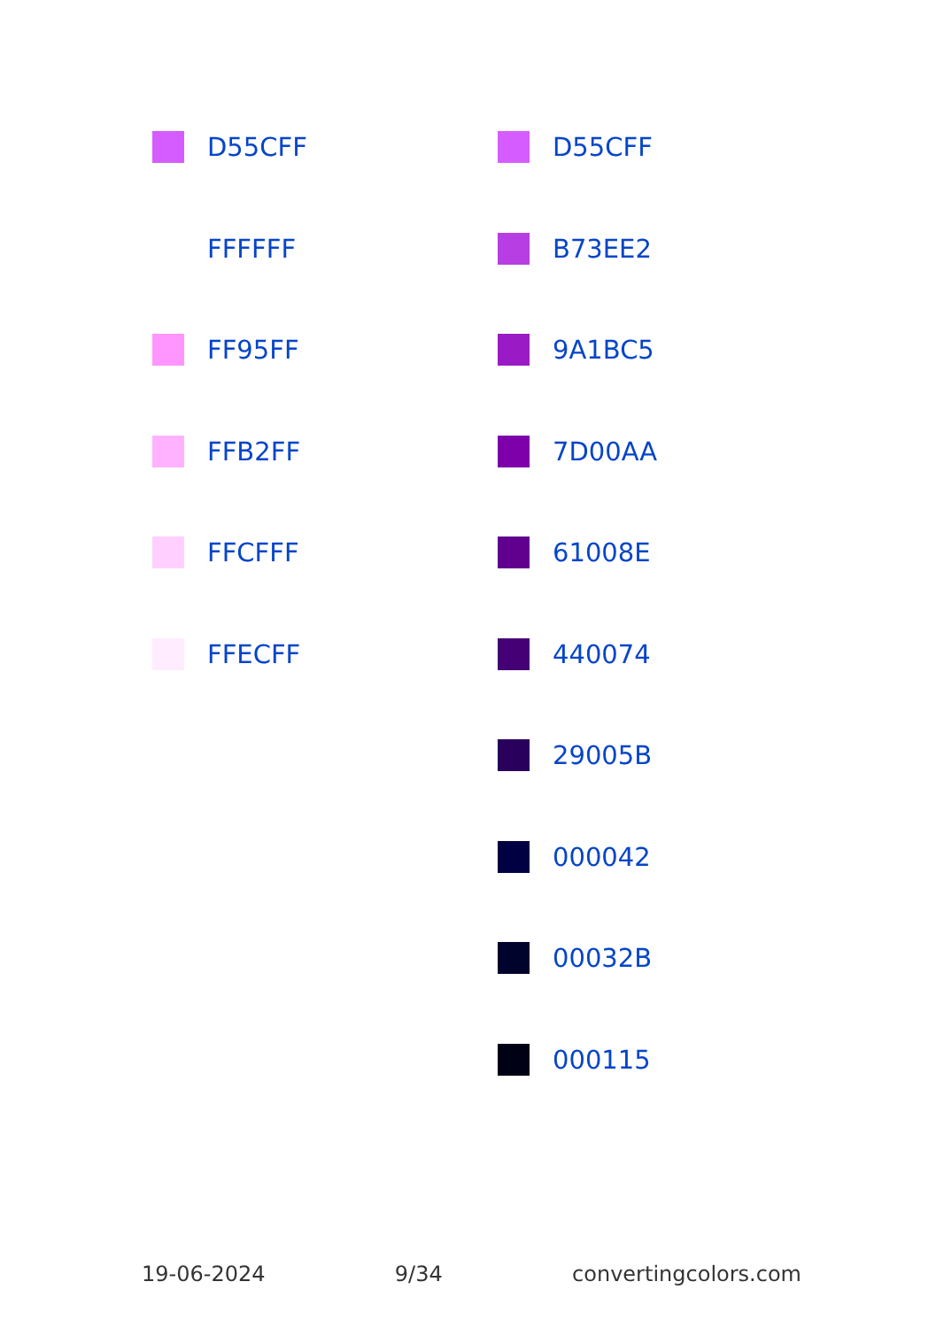D55CFF
FFFFFF
FF95FF
FFB2FF
FFCFFF
FFECFF
D55CFF
B73EE2
9A1BC5
7D00AA
61008E
440074
29005B
000042
00032B
000115
19-06-2024 9/34 convertingcolors.com